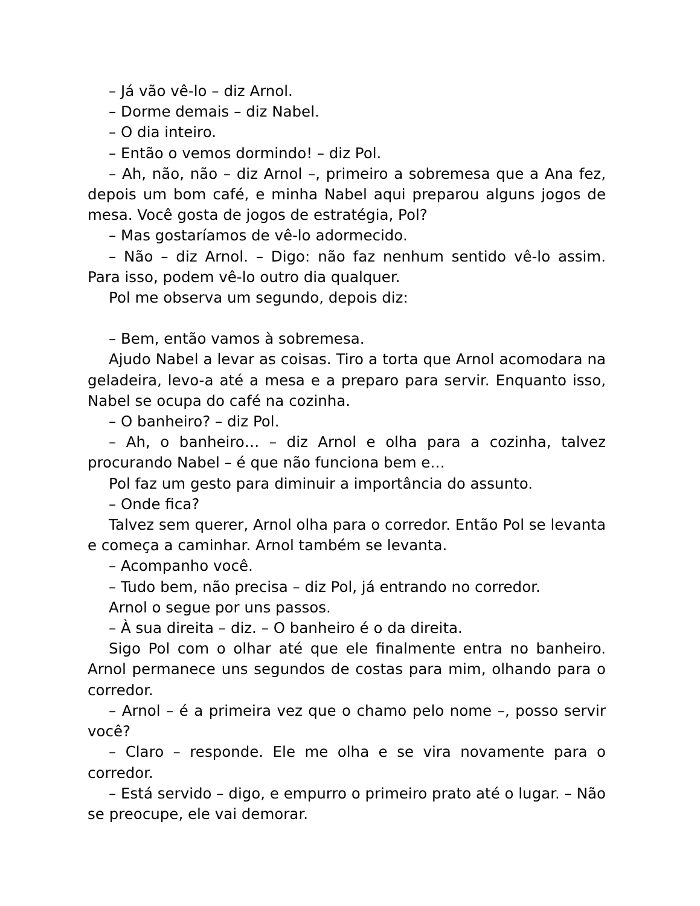– Já vão vê-lo – diz Arnol.
– Dorme demais – diz Nabel.
– O dia inteiro.
– Então o vemos dormindo! – diz Pol.
– Ah, não, não – diz Arnol –, primeiro a sobremesa que a Ana fez, depois um bom café, e minha Nabel aqui preparou alguns jogos de mesa. Você gosta de jogos de estratégia, Pol?
– Mas gostaríamos de vê-lo adormecido.
– Não – diz Arnol. – Digo: não faz nenhum sentido vê-lo assim. Para isso, podem vê-lo outro dia qualquer.
Pol me observa um segundo, depois diz:
– Bem, então vamos à sobremesa.
Ajudo Nabel a levar as coisas. Tiro a torta que Arnol acomodara na geladeira, levo-a até a mesa e a preparo para servir. Enquanto isso, Nabel se ocupa do café na cozinha.
– O banheiro? – diz Pol.
– Ah, o banheiro… – diz Arnol e olha para a cozinha, talvez procurando Nabel – é que não funciona bem e…
Pol faz um gesto para diminuir a importância do assunto.
– Onde fica?
Talvez sem querer, Arnol olha para o corredor. Então Pol se levanta e começa a caminhar. Arnol também se levanta.
– Acompanho você.
– Tudo bem, não precisa – diz Pol, já entrando no corredor.
Arnol o segue por uns passos.
– À sua direita – diz. – O banheiro é o da direita.
Sigo Pol com o olhar até que ele finalmente entra no banheiro. Arnol permanece uns segundos de costas para mim, olhando para o corredor.
– Arnol – é a primeira vez que o chamo pelo nome –, posso servir você?
– Claro – responde. Ele me olha e se vira novamente para o corredor.
– Está servido – digo, e empurro o primeiro prato até o lugar. – Não se preocupe, ele vai demorar.